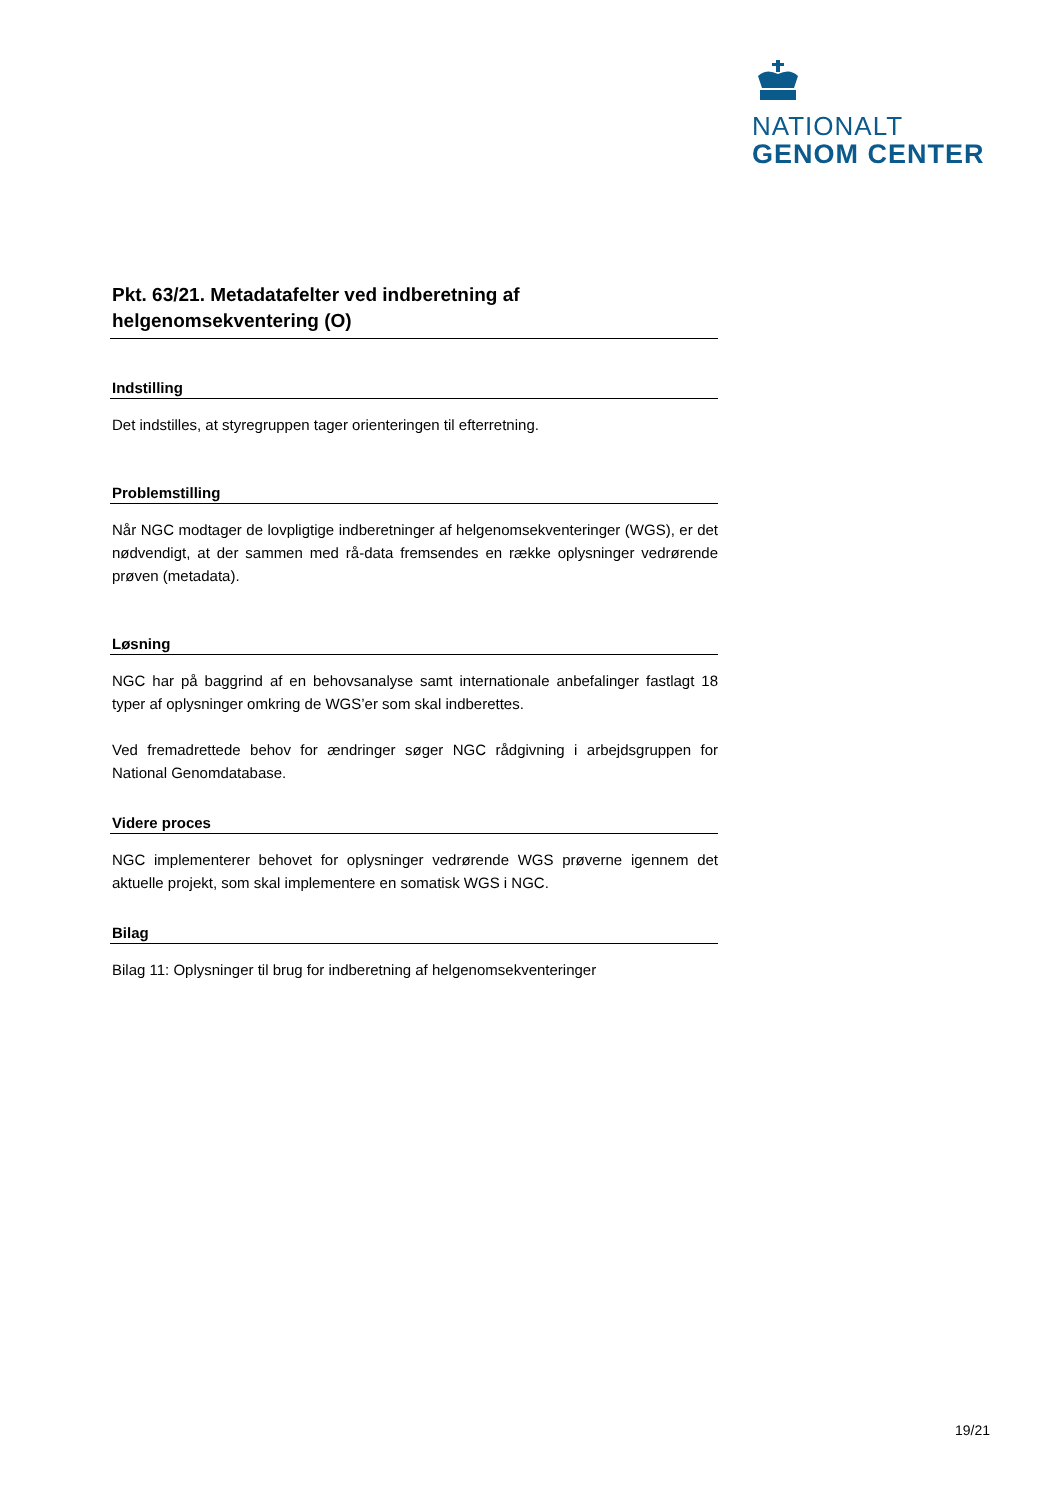NATIONALT
GENOM CENTER
Pkt. 63/21. Metadatafelter ved indberetning af helgenomsekventering (O)
Indstilling
Det indstilles, at styregruppen tager orienteringen til efterretning.
Problemstilling
Når NGC modtager de lovpligtige indberetninger af helgenomsekventeringer (WGS), er det nødvendigt, at der sammen med rå-data fremsendes en række oplysninger vedrørende prøven (metadata).
Løsning
NGC har på baggrind af en behovsanalyse samt internationale anbefalinger fastlagt 18 typer af oplysninger omkring de WGS’er som skal indberettes.
Ved fremadrettede behov for ændringer søger NGC rådgivning i arbejdsgruppen for National Genomdatabase.
Videre proces
NGC implementerer behovet for oplysninger vedrørende WGS prøverne igennem det aktuelle projekt, som skal implementere en somatisk WGS i NGC.
Bilag
Bilag 11: Oplysninger til brug for indberetning af helgenomsekventeringer
19/21